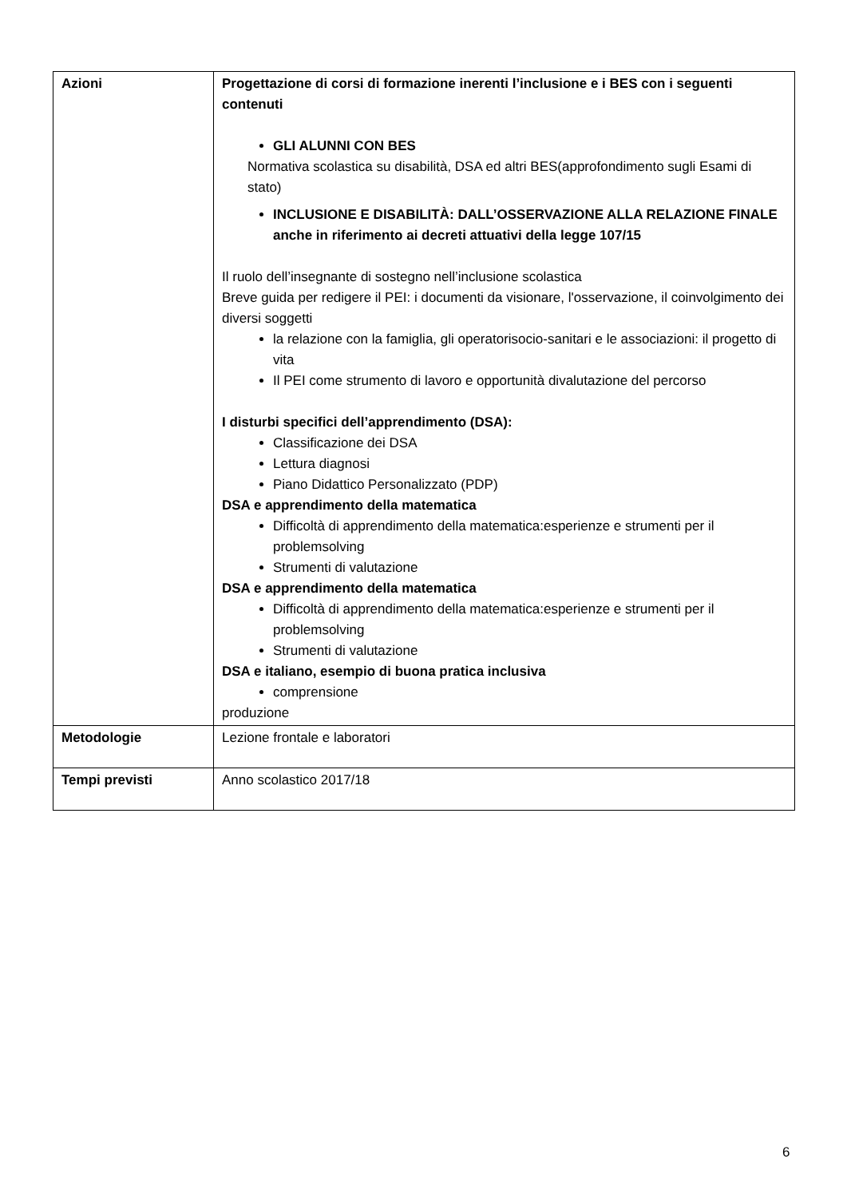| Azioni | Progettazione di corsi di formazione inerenti l’inclusione e i BES con i seguenti contenuti GLI ALUNNI CON BES Normativa scolastica su disabilità, DSA ed altri BES(approfondimento sugli Esami di stato) INCLUSIONE E DISABILITÀ: DALL’OSSERVAZIONE ALLA RELAZIONE FINALE anche in riferimento ai decreti attuativi della legge 107/15 Il ruolo dell’insegnante di sostegno nell’inclusione scolastica Breve guida per redigere il PEI: i documenti da visionare, l'osservazione, il coinvolgimento dei diversi soggetti la relazione con la famiglia, gli operatorisocio-sanitari e le associazioni: il progetto di vita Il PEI come strumento di lavoro e opportunità divalutazione del percorso I disturbi specifici dell’apprendimento (DSA): Classificazione dei DSA Lettura diagnosi Piano Didattico Personalizzato (PDP) DSA e apprendimento della matematica Difficoltà di apprendimento della matematica:esperienze e strumenti per il problemsolving Strumenti di valutazione DSA e apprendimento della matematica Difficoltà di apprendimento della matematica:esperienze e strumenti per il problemsolving Strumenti di valutazione DSA e italiano, esempio di buona pratica inclusiva comprensione produzione |
| Metodologie | Lezione frontale e laboratori |
| Tempi previsti | Anno scolastico 2017/18 |
6